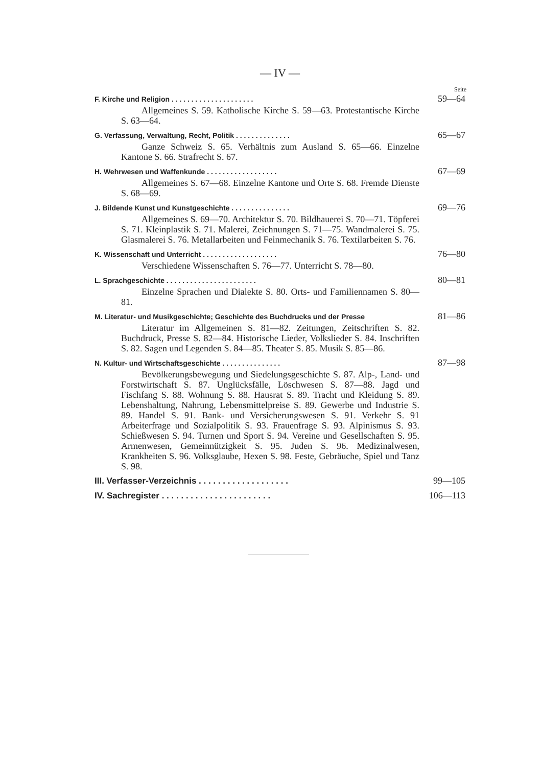— IV —
Seite
F. Kirche und Religion . . . . . . . . . . . . . . . . . . . . . 59—64
Allgemeines S. 59. Katholische Kirche S. 59—63. Protestantische Kirche S. 63—64.
G. Verfassung, Verwaltung, Recht, Politik . . . . . . . . . . . . . . 65—67
Ganze Schweiz S. 65. Verhältnis zum Ausland S. 65—66. Einzelne Kantone S. 66. Strafrecht S. 67.
H. Wehrwesen und Waffenkunde . . . . . . . . . . . . . . . . . . 67—69
Allgemeines S. 67—68. Einzelne Kantone und Orte S. 68. Fremde Dienste S. 68—69.
J. Bildende Kunst und Kunstgeschichte . . . . . . . . . . . . . . . 69—76
Allgemeines S. 69—70. Architektur S. 70. Bildhauerei S. 70—71. Töpferei S. 71. Kleinplastik S. 71. Malerei, Zeichnungen S. 71—75. Wandmalerei S. 75. Glasmalerei S. 76. Metallarbeiten und Feinmechanik S. 76. Textilarbeiten S. 76.
K. Wissenschaft und Unterricht . . . . . . . . . . . . . . . . . . . 76—80
Verschiedene Wissenschaften S. 76—77. Unterricht S. 78—80.
L. Sprachgeschichte . . . . . . . . . . . . . . . . . . . . . . . 80—81
Einzelne Sprachen und Dialekte S. 80. Orts- und Familiennamen S. 80—81.
M. Literatur- und Musikgeschichte; Geschichte des Buchdrucks und der Presse 81—86
Literatur im Allgemeinen S. 81—82. Zeitungen, Zeitschriften S. 82. Buchdruck, Presse S. 82—84. Historische Lieder, Volkslieder S. 84. Inschriften S. 82. Sagen und Legenden S. 84—85. Theater S. 85. Musik S. 85—86.
N. Kultur- und Wirtschaftsgeschichte . . . . . . . . . . . . . . . 87—98
Bevölkerungsbewegung und Siedelungsgeschichte S. 87. Alp-, Land- und Forstwirtschaft S. 87. Unglücksfälle, Löschwesen S. 87—88. Jagd und Fischfang S. 88. Wohnung S. 88. Hausrat S. 89. Tracht und Kleidung S. 89. Lebenshaltung, Nahrung, Lebensmittelpreise S. 89. Gewerbe und Industrie S. 89. Handel S. 91. Bank- und Versicherungswesen S. 91. Verkehr S. 91 Arbeiterfrage und Sozialpolitik S. 93. Frauenfrage S. 93. Alpinismus S. 93. Schießwesen S. 94. Turnen und Sport S. 94. Vereine und Gesellschaften S. 95. Armenwesen, Gemeinnützigkeit S. 95. Juden S. 96. Medizinalwesen, Krankheiten S. 96. Volksglaube, Hexen S. 98. Feste, Gebräuche, Spiel und Tanz S. 98.
III. Verfasser-Verzeichnis . . . . . . . . . . . . . . . . . . . 99—105
IV. Sachregister . . . . . . . . . . . . . . . . . . . . . . . 106—113